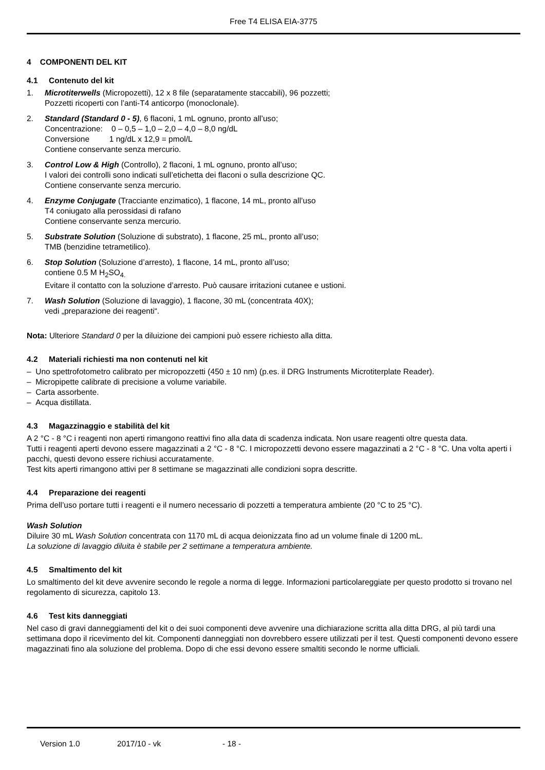Free T4 ELISA EIA-3775
4 COMPONENTI DEL KIT
4.1 Contenuto del kit
1. Microtiterwells (Micropozetti), 12 x 8 file (separatamente staccabili), 96 pozzetti;
Pozzetti ricoperti con l’anti-T4 anticorpo (monoclonale).
2. Standard (Standard 0 - 5), 6 flaconi, 1 mL ognuno, pronto all’uso;
Concentrazione: 0 – 0,5 – 1,0 – 2,0 – 4,0 – 8,0 ng/dL
Conversione 1 ng/dL x 12,9 = pmol/L
Contiene conservante senza mercurio.
3. Control Low & High (Controllo), 2 flaconi, 1 mL ognuno, pronto all’uso;
I valori dei controlli sono indicati sull’etichetta dei flaconi o sulla descrizione QC.
Contiene conservante senza mercurio.
4. Enzyme Conjugate (Tracciante enzimatico), 1 flacone, 14 mL, pronto all’uso
T4 coniugato alla perossidasi di rafano
Contiene conservante senza mercurio.
5. Substrate Solution (Soluzione di substrato), 1 flacone, 25 mL, pronto all’uso;
TMB (benzidine tetrametilico).
6. Stop Solution (Soluzione d’arresto), 1 flacone, 14 mL, pronto all’uso;
contiene 0.5 M H<sub>2</sub>SO<sub>4.</sub>
Evitare il contatto con la soluzione d’arresto. Può causare irritazioni cutanee e ustioni.
7. Wash Solution (Soluzione di lavaggio), 1 flacone, 30 mL (concentrata 40X);
vedi „preparazione dei reagenti“.
Nota: Ulteriore Standard 0 per la diluizione dei campioni può essere richiesto alla ditta.
4.2 Materiali richiesti ma non contenuti nel kit
– Uno spettrofotometro calibrato per micropozzetti (450 ± 10 nm) (p.es. il DRG Instruments Microtiterplate Reader).
– Micropipette calibrate di precisione a volume variabile.
– Carta assorbente.
– Acqua distillata.
4.3 Magazzinaggio e stabilità del kit
A 2 °C - 8 °C i reagenti non aperti rimangono reattivi fino alla data di scadenza indicata. Non usare reagenti oltre questa data.
Tutti i reagenti aperti devono essere magazzinati a 2 °C - 8 °C. I micropozzetti devono essere magazzinati a 2 °C - 8 °C. Una volta aperti i pacchi, questi devono essere richiusi accuratamente.
Test kits aperti rimangono attivi per 8 settimane se magazzinati alle condizioni sopra descritte.
4.4 Preparazione dei reagenti
Prima dell’uso portare tutti i reagenti e il numero necessario di pozzetti a temperatura ambiente (20 °C to 25 °C).
Wash Solution
Diluire 30 mL Wash Solution concentrata con 1170 mL di acqua deionizzata fino ad un volume finale di 1200 mL.
La soluzione di lavaggio diluita è stabile per 2 settimane a temperatura ambiente.
4.5 Smaltimento del kit
Lo smaltimento del kit deve avvenire secondo le regole a norma di legge. Informazioni particolareggiate per questo prodotto si trovano nel regolamento di sicurezza, capitolo 13.
4.6 Test kits danneggiati
Nel caso di gravi danneggiamenti del kit o dei suoi componenti deve avvenire una dichiarazione scritta alla ditta DRG, al più tardi una settimana dopo il ricevimento del kit. Componenti danneggiati non dovrebbero essere utilizzati per il test. Questi componenti devono essere magazzinati fino ala soluzione del problema. Dopo di che essi devono essere smaltiti secondo le norme ufficiali.
Version 1.0 2017/10 - vk - 18 -